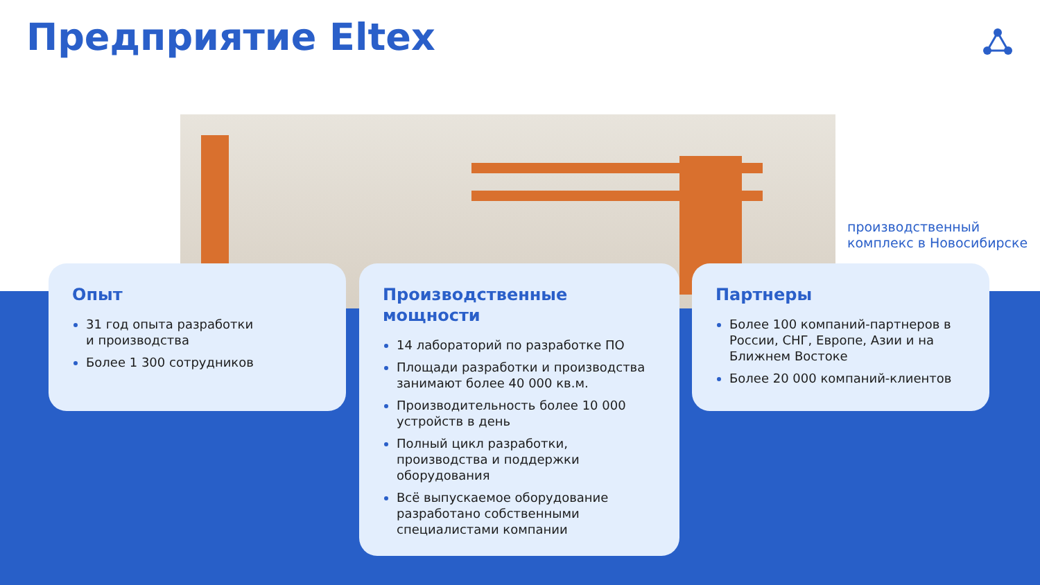Предприятие Eltex
производственный
комплекс в Новосибирске
Опыт
31 год опыта разработки
и производства
Более 1 300 сотрудников
Производственные
мощности
14 лабораторий по разработке ПО
Площади разработки и производства занимают более 40 000 кв.м.
Производительность более 10 000 устройств в день
Полный цикл разработки, производства и поддержки оборудования
Всё выпускаемое оборудование разработано собственными специалистами компании
Партнеры
Более 100 компаний-партнеров в России, СНГ, Европе, Азии и на Ближнем Востоке
Более 20 000 компаний-клиентов